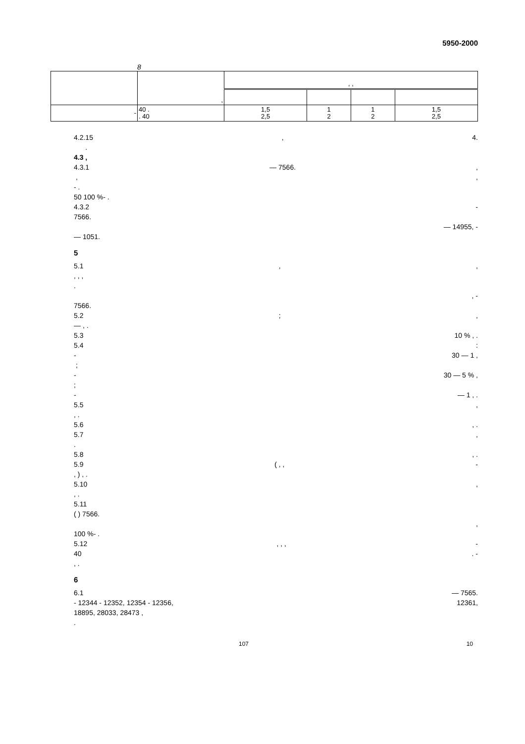5950-2000
8
| | , | , , | | | |
| - | 40 . . 40 | 1,5 2,5 | 1 2 | 1 2 | 1,5 2,5 |
4.2.15, 4.
.
4.3 ,
4.3.1 — 7566.,
,,
- .
50 100 %- .
4.3.2 -
7566.
— 14955, -
— 1051.
5
5.1,,
, , ,
.
, -
7566.
5.2;,
— , .
5.3 10 % , .
5.4:
- 30 — 1 ,
;
- 30 — 5 % ,
;
- — 1 , .
5.5,
, .
5.6, .
5.7,
.
5.8, .
5.9 ( , , -
, ) , .
5.10,
, .
5.11
( ) 7566.
,
100 %- .
5.12, , , -
40. -
, .
6
6.1 — 7565.
- 12344 - 12352, 12354 - 12356, 12361,
18895, 28033, 28473 ,
.
107 10